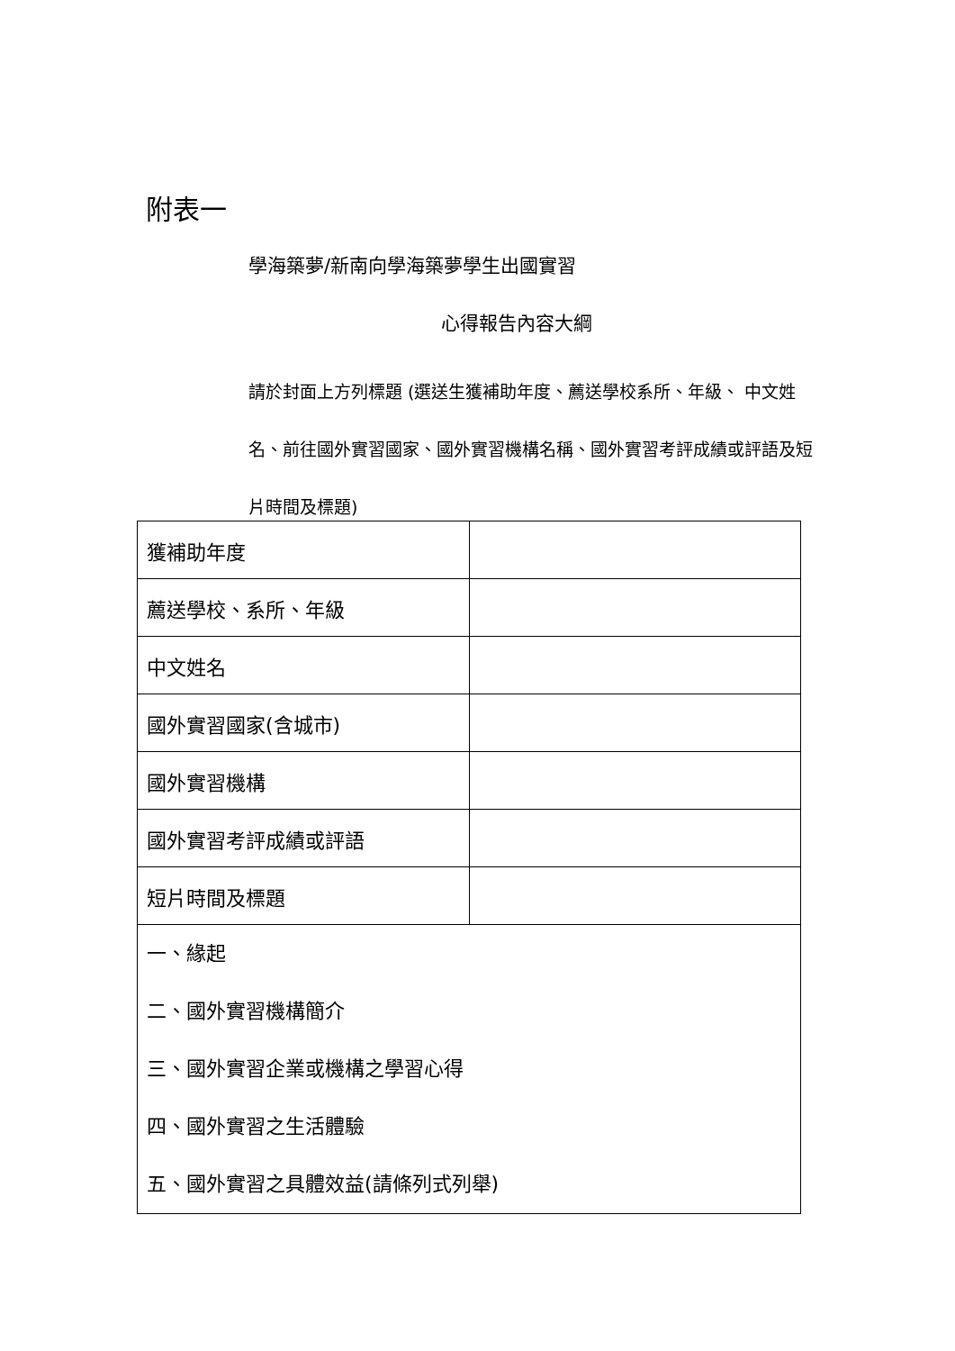附表一
學海築夢/新南向學海築夢學生出國實習
心得報告內容大綱
請於封面上方列標題 (選送生獲補助年度、薦送學校系所、年級、 中文姓名、前往國外實習國家、國外實習機構名稱、國外實習考評成績或評語及短片時間及標題)
| 獲補助年度 | |
| 薦送學校、系所、年級 | |
| 中文姓名 | |
| 國外實習國家(含城市) | |
| 國外實習機構 | |
| 國外實習考評成績或評語 | |
| 短片時間及標題 | |
| 一、緣起 二、國外實習機構簡介 三、國外實習企業或機構之學習心得 四、國外實習之生活體驗 五、國外實習之具體效益(請條列式列舉) | |